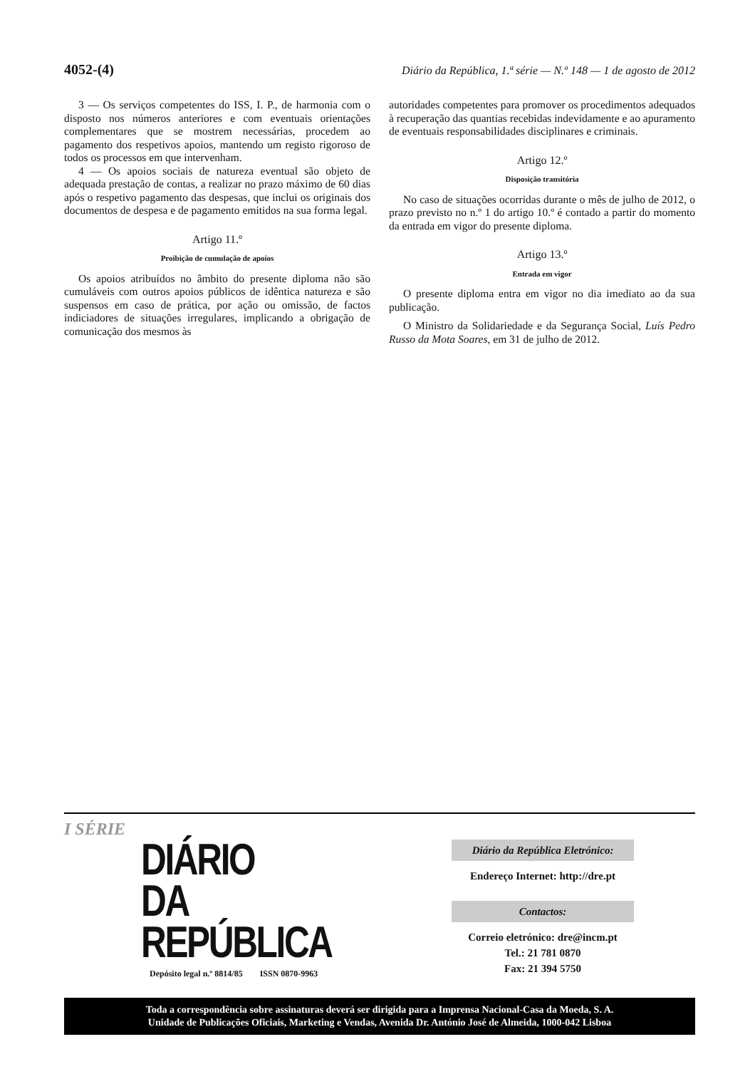4052-(4) Diário da República, 1.ª série — N.º 148 — 1 de agosto de 2012
3 — Os serviços competentes do ISS, I. P., de harmonia com o disposto nos números anteriores e com eventuais orientações complementares que se mostrem necessárias, procedem ao pagamento dos respetivos apoios, mantendo um registo rigoroso de todos os processos em que intervenham.
4 — Os apoios sociais de natureza eventual são objeto de adequada prestação de contas, a realizar no prazo máximo de 60 dias após o respetivo pagamento das despesas, que inclui os originais dos documentos de despesa e de pagamento emitidos na sua forma legal.
Artigo 11.º
Proibição de cumulação de apoios
Os apoios atribuídos no âmbito do presente diploma não são cumuláveis com outros apoios públicos de idêntica natureza e são suspensos em caso de prática, por ação ou omissão, de factos indiciadores de situações irregulares, implicando a obrigação de comunicação dos mesmos às
autoridades competentes para promover os procedimentos adequados à recuperação das quantias recebidas indevidamente e ao apuramento de eventuais responsabilidades disciplinares e criminais.
Artigo 12.º
Disposição transitória
No caso de situações ocorridas durante o mês de julho de 2012, o prazo previsto no n.º 1 do artigo 10.º é contado a partir do momento da entrada em vigor do presente diploma.
Artigo 13.º
Entrada em vigor
O presente diploma entra em vigor no dia imediato ao da sua publicação.
O Ministro da Solidariedade e da Segurança Social, Luís Pedro Russo da Mota Soares, em 31 de julho de 2012.
I SÉRIE
DIÁRIO
DA REPÚBLICA
Depósito legal n.º 8814/85 ISSN 0870-9963
Diário da República Eletrónico:
Endereço Internet: http://dre.pt
Contactos:
Correio eletrónico: dre@incm.pt
Tel.: 21 781 0870
Fax: 21 394 5750
Toda a correspondência sobre assinaturas deverá ser dirigida para a Imprensa Nacional-Casa da Moeda, S. A.
Unidade de Publicações Oficiais, Marketing e Vendas, Avenida Dr. António José de Almeida, 1000-042 Lisboa